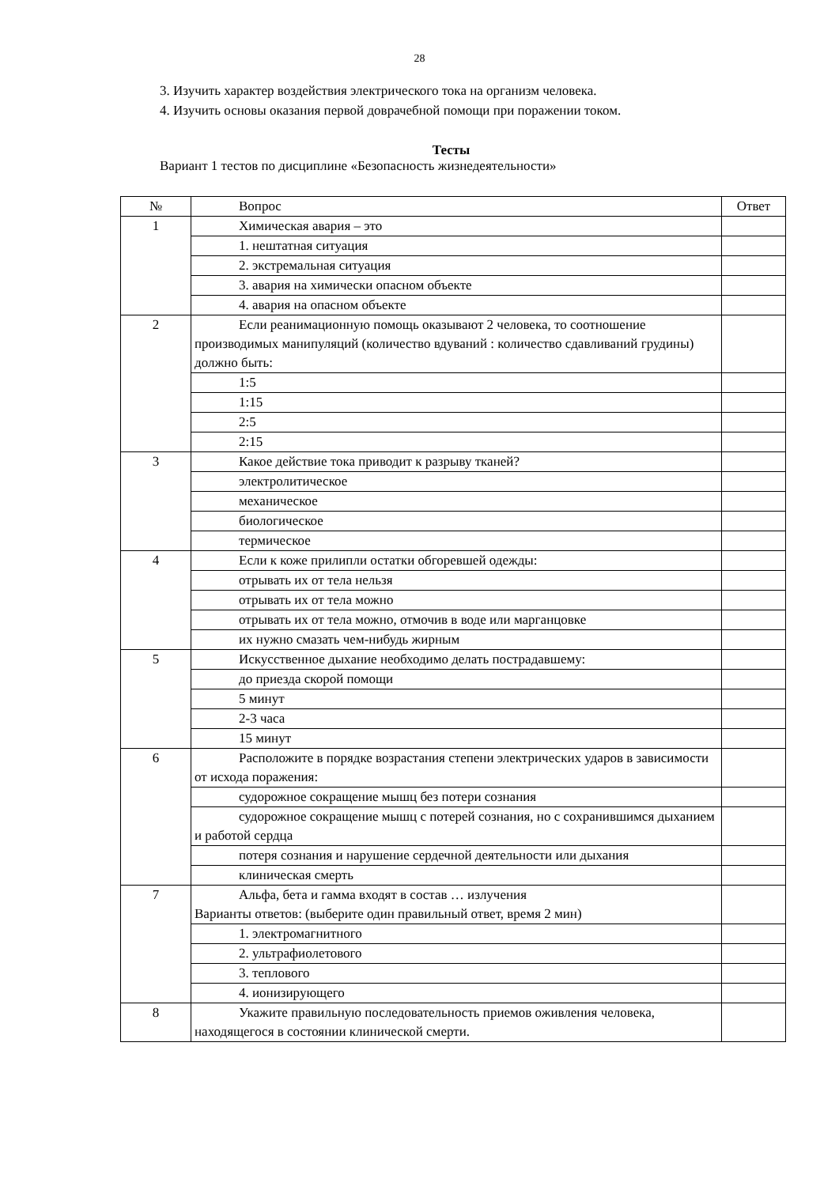28
3. Изучить характер воздействия электрического тока на организм человека.
4. Изучить основы оказания первой доврачебной помощи при поражении током.
Тесты
Вариант 1 тестов по дисциплине «Безопасность жизнедеятельности»
| № | Вопрос | Ответ |
| 1 | Химическая авария – это | |
| | 1. нештатная ситуация | |
| | 2. экстремальная ситуация | |
| | 3. авария на химически опасном объекте | |
| | 4. авария на опасном объекте | |
| 2 | Если реанимационную помощь оказывают 2 человека, то соотношение производимых манипуляций (количество вдуваний : количество сдавливаний грудины) должно быть: | |
| | 1:5 | |
| | 1:15 | |
| | 2:5 | |
| | 2:15 | |
| 3 | Какое действие тока приводит к разрыву тканей? | |
| | электролитическое | |
| | механическое | |
| | биологическое | |
| | термическое | |
| 4 | Если к коже прилипли остатки обгоревшей одежды: | |
| | отрывать их от тела нельзя | |
| | отрывать их от тела можно | |
| | отрывать их от тела можно, отмочив в воде или марганцовке | |
| | их нужно смазать чем-нибудь жирным | |
| 5 | Искусственное дыхание необходимо делать пострадавшему: | |
| | до приезда скорой помощи | |
| | 5 минут | |
| | 2-3 часа | |
| | 15 минут | |
| 6 | Расположите в порядке возрастания степени электрических ударов в зависимости от исхода поражения: | |
| | судорожное сокращение мышц без потери сознания | |
| | судорожное сокращение мышц с потерей сознания, но с сохранившимся дыханием и работой сердца | |
| | потеря сознания и нарушение сердечной деятельности или дыхания | |
| | клиническая смерть | |
| 7 | Альфа, бета и гамма входят в состав … излучения Варианты ответов: (выберите один правильный ответ, время 2 мин) | |
| | 1. электромагнитного | |
| | 2. ультрафиолетового | |
| | 3. теплового | |
| | 4. ионизирующего | |
| 8 | Укажите правильную последовательность приемов оживления человека, находящегося в состоянии клинической смерти. | |